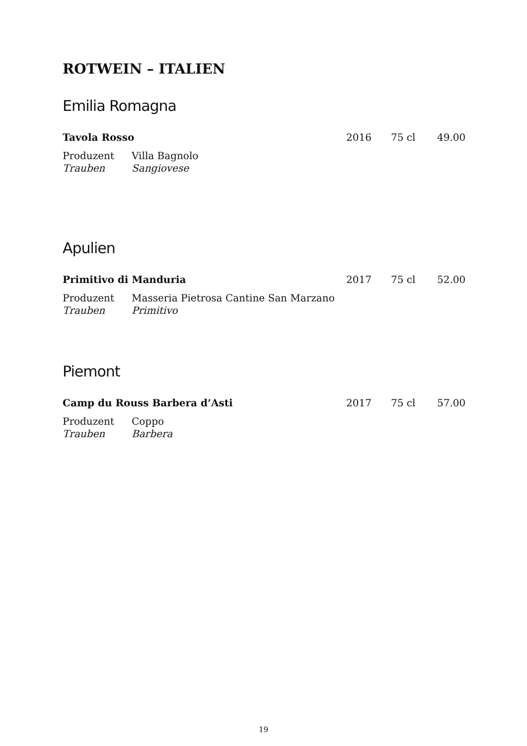ROTWEIN – ITALIEN
Emilia Romagna
| Tavola Rosso | 2016 | 75 cl | 49.00 |
| Produzent | Villa Bagnolo |
| Trauben | Sangiovese |
Apulien
| Primitivo di Manduria | 2017 | 75 cl | 52.00 |
| Produzent | Masseria Pietrosa Cantine San Marzano |
| Trauben | Primitivo |
Piemont
| Camp du Rouss Barbera d’Asti | 2017 | 75 cl | 57.00 |
| Produzent | Coppo |
| Trauben | Barbera |
19